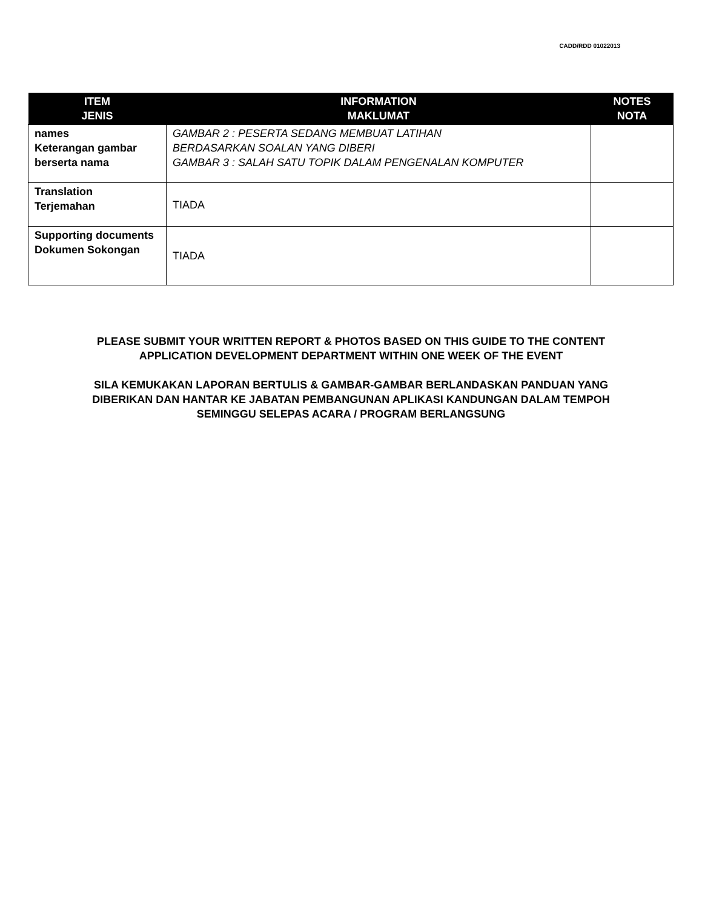CADD/RDD 01022013
| ITEM JENIS | INFORMATION MAKLUMAT | NOTES NOTA |
| --- | --- | --- |
| names Keterangan gambar berserta nama | GAMBAR 2 : PESERTA SEDANG MEMBUAT LATIHAN BERDASARKAN SOALAN YANG DIBERI GAMBAR 3 : SALAH SATU TOPIK DALAM PENGENALAN KOMPUTER | |
| Translation Terjemahan | TIADA | |
| Supporting documents Dokumen Sokongan | TIADA | |
PLEASE SUBMIT YOUR WRITTEN REPORT & PHOTOS BASED ON THIS GUIDE TO THE CONTENT APPLICATION DEVELOPMENT DEPARTMENT WITHIN ONE WEEK OF THE EVENT
SILA KEMUKAKAN LAPORAN BERTULIS & GAMBAR-GAMBAR BERLANDASKAN PANDUAN YANG DIBERIKAN DAN HANTAR KE JABATAN PEMBANGUNAN APLIKASI KANDUNGAN DALAM TEMPOH SEMINGGU SELEPAS ACARA / PROGRAM BERLANGSUNG